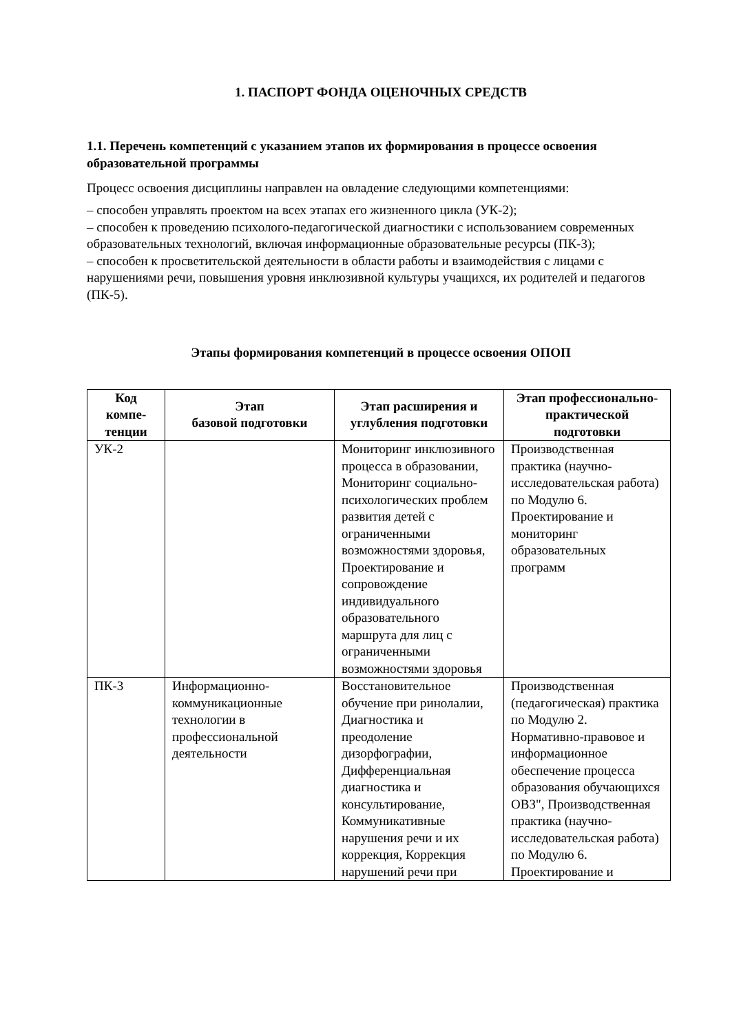1. ПАСПОРТ ФОНДА ОЦЕНОЧНЫХ СРЕДСТВ
1.1. Перечень компетенций с указанием этапов их формирования в процессе освоения образовательной программы
Процесс освоения дисциплины направлен на овладение следующими компетенциями:
– способен управлять проектом на всех этапах его жизненного цикла (УК-2);
– способен к проведению психолого-педагогической диагностики с использованием современных образовательных технологий, включая информационные образовательные ресурсы (ПК-3);
– способен к просветительской деятельности в области работы и взаимодействия с лицами с нарушениями речи, повышения уровня инклюзивной культуры учащихся, их родителей и педагогов (ПК-5).
Этапы формирования компетенций в процессе освоения ОПОП
| Код компе- тенции | Этап базовой подготовки | Этап расширения и углубления подготовки | Этап профессионально-практической подготовки |
| --- | --- | --- | --- |
| УК-2 | | Мониторинг инклюзивного процесса в образовании, Мониторинг социально-психологических проблем развития детей с ограниченными возможностями здоровья, Проектирование и сопровождение индивидуального образовательного маршрута для лиц с ограниченными возможностями здоровья | Производственная практика (научно-исследовательская работа) по Модулю 6. Проектирование и мониторинг образовательных программ |
| ПК-3 | Информационно-коммуникационные технологии в профессиональной деятельности | Восстановительное обучение при ринолалии, Диагностика и преодоление дизорфографии, Дифференциальная диагностика и консультирование, Коммуникативные нарушения речи и их коррекция, Коррекция нарушений речи при | Производственная (педагогическая) практика по Модулю 2. Нормативно-правовое и информационное обеспечение процесса образования обучающихся ОВЗ", Производственная практика (научно-исследовательская работа) по Модулю 6. Проектирование и |